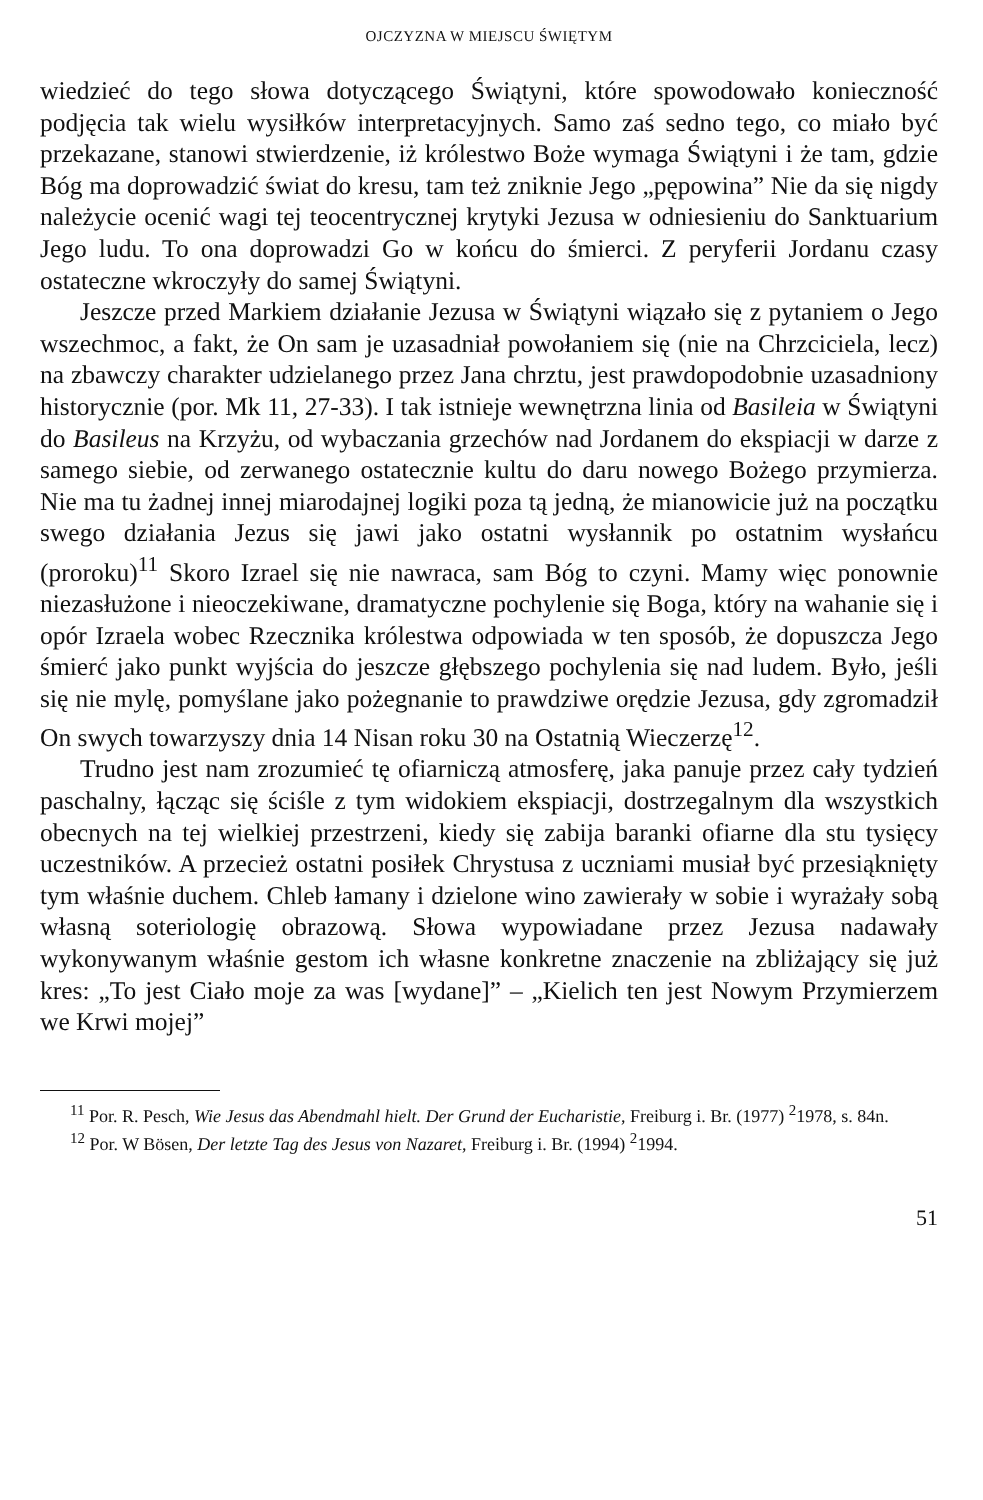OJCZYZNA W MIEJSCU ŚWIĘTYM
wiedzieć do tego słowa dotyczącego Świątyni, które spowodowało konieczność podjęcia tak wielu wysiłków interpretacyjnych. Samo zaś sedno tego, co miało być przekazane, stanowi stwierdzenie, iż królestwo Boże wymaga Świątyni i że tam, gdzie Bóg ma doprowadzić świat do kresu, tam też zniknie Jego „pępowina” Nie da się nigdy należycie ocenić wagi tej teocentrycznej krytyki Jezusa w odniesieniu do Sanktuarium Jego ludu. To ona doprowadzi Go w końcu do śmierci. Z peryferii Jordanu czasy ostateczne wkroczyły do samej Świątyni.
Jeszcze przed Markiem działanie Jezusa w Świątyni wiązało się z pytaniem o Jego wszechmoc, a fakt, że On sam je uzasadniał powołaniem się (nie na Chrzciciela, lecz) na zbawczy charakter udzielanego przez Jana chrztu, jest prawdopodobnie uzasadniony historycznie (por. Mk 11, 27-33). I tak istnieje wewnętrzna linia od Basileia w Świątyni do Basileus na Krzyżu, od wybaczania grzechów nad Jordanem do ekspiacji w darze z samego siebie, od zerwanego ostatecznie kultu do daru nowego Bożego przymierza. Nie ma tu żadnej innej miarodajnej logiki poza tą jedną, że mianowicie już na początku swego działania Jezus się jawi jako ostatni wysłannik po ostatnim wysłańcu (proroku)<sup>11</sup> Skoro Izrael się nie nawraca, sam Bóg to czyni. Mamy więc ponownie niezasłużone i nieoczekiwane, dramatyczne pochylenie się Boga, który na wahanie się i opór Izraela wobec Rzecznika królestwa odpowiada w ten sposób, że dopuszcza Jego śmierć jako punkt wyjścia do jeszcze głębszego pochylenia się nad ludem. Było, jeśli się nie mylę, pomyślane jako pożegnanie to prawdziwe orędzie Jezusa, gdy zgromadził On swych towarzyszy dnia 14 Nisan roku 30 na Ostatnią Wieczerzę<sup>12</sup>.
Trudno jest nam zrozumieć tę ofiarniczą atmosferę, jaka panuje przez cały tydzień paschalny, łącząc się ściśle z tym widokiem ekspiacji, dostrzegalnym dla wszystkich obecnych na tej wielkiej przestrzeni, kiedy się zabija baranki ofiarne dla stu tysięcy uczestników. A przecież ostatni posiłek Chrystusa z uczniami musiał być przesiąknięty tym właśnie duchem. Chleb łamany i dzielone wino zawierały w sobie i wyrażały sobą własną soteriologię obrazową. Słowa wypowiadane przez Jezusa nadawały wykonywanym właśnie gestom ich własne konkretne znaczenie na zbliżający się już kres: „To jest Ciało moje za was [wydane]” – „Kielich ten jest Nowym Przymierzem we Krwi mojej”
<sup>11</sup> Por. R. Pesch, Wie Jesus das Abendmahl hielt. Der Grund der Eucharistie, Freiburg i. Br. (1977) <sup>2</sup>1978, s. 84n.
<sup>12</sup> Por. W Bösen, Der letzte Tag des Jesus von Nazaret, Freiburg i. Br. (1994) <sup>2</sup>1994.
51